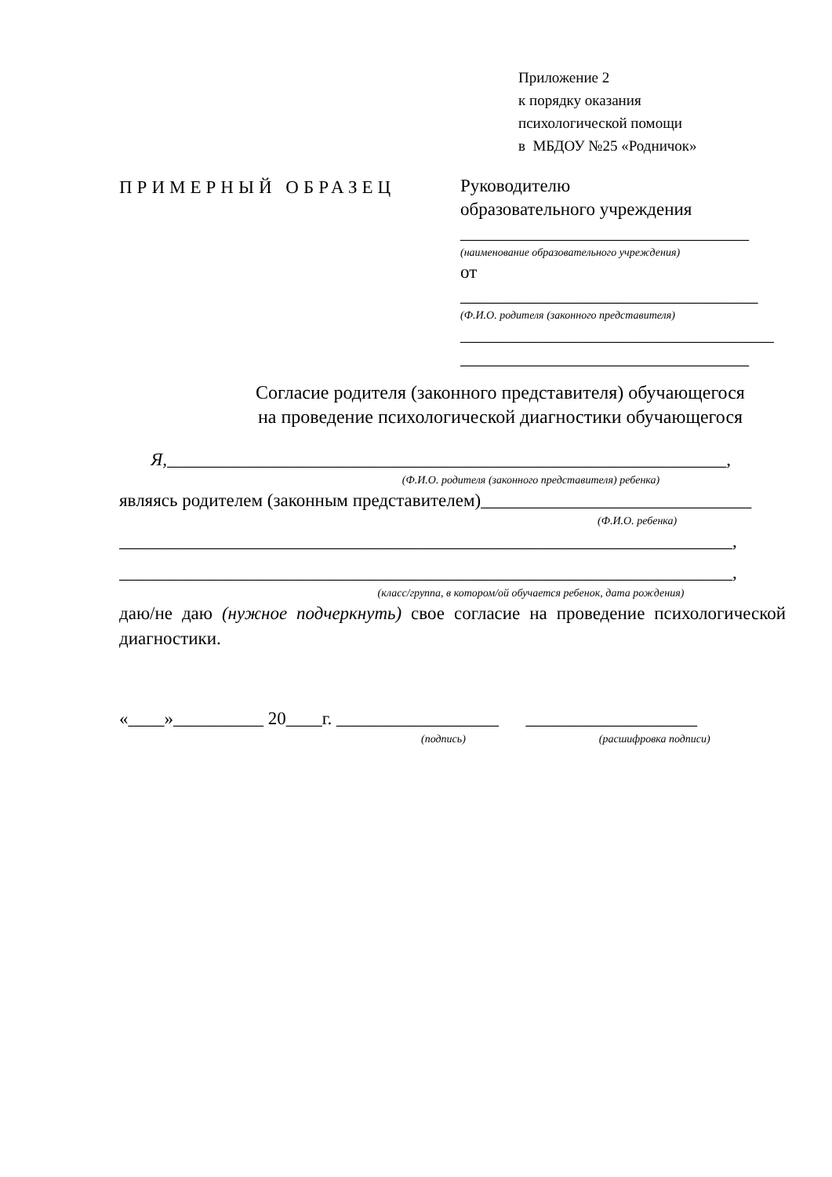Приложение 2
к порядку оказания
психологической помощи
в МБДОУ №25 «Родничок»
ПРИМЕРНЫЙ ОБРАЗЕЦ
Руководителю
образовательного учреждения
________________________________
(наименование образовательного учреждения)
от _________________________________
(Ф.И.О. родителя (законного представителя)
_______________________________________________
________________________________
Согласие родителя (законного представителя) обучающегося
на проведение психологической диагностики обучающегося
Я,______________________________________________________________,
(Ф.И.О. родителя (законного представителя) ребенка)
являясь родителем (законным представителем)______________________________
(Ф.И.О. ребенка)
____________________________________________________________________,
____________________________________________________________________,
(класс/группа, в котором/ой обучается ребенок, дата рождения)
даю/не даю (нужное подчеркнуть) свое согласие на проведение психологической диагностики.
«____»__________ 20____г. __________________ ___________________
(подпись) (расшифровка подписи)